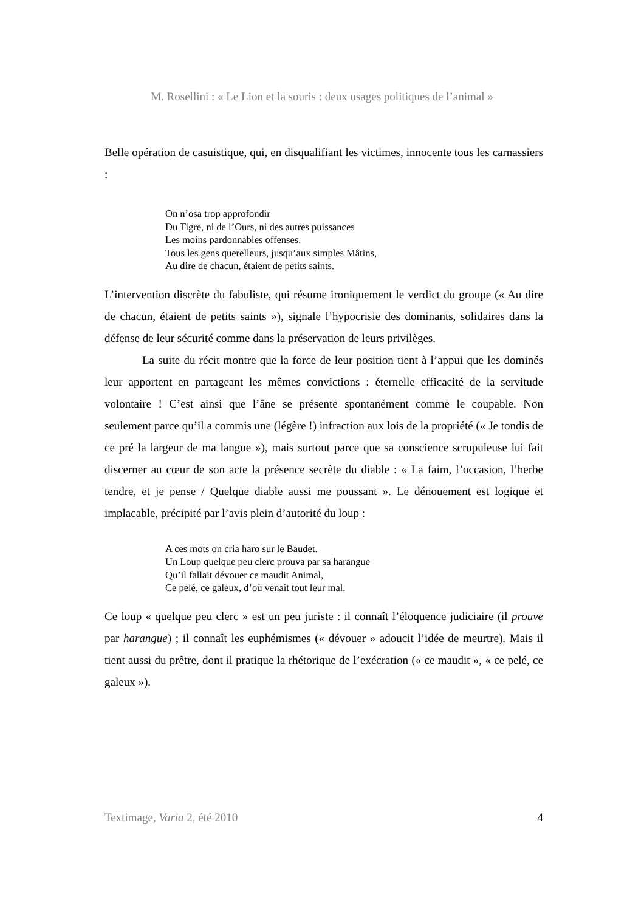M. Rosellini : « Le Lion et la souris : deux usages politiques de l’animal »
Belle opération de casuistique, qui, en disqualifiant les victimes, innocente tous les carnassiers :
On n’osa trop approfondir
Du Tigre, ni de l’Ours, ni des autres puissances
Les moins pardonnables offenses.
Tous les gens querelleurs, jusqu’aux simples Mâtins,
Au dire de chacun, étaient de petits saints.
L’intervention discrète du fabuliste, qui résume ironiquement le verdict du groupe (« Au dire de chacun, étaient de petits saints »), signale l’hypocrisie des dominants, solidaires dans la défense de leur sécurité comme dans la préservation de leurs privilèges.
La suite du récit montre que la force de leur position tient à l’appui que les dominés leur apportent en partageant les mêmes convictions : éternelle efficacité de la servitude volontaire ! C’est ainsi que l’âne se présente spontanément comme le coupable. Non seulement parce qu’il a commis une (légère !) infraction aux lois de la propriété (« Je tondis de ce pré la largeur de ma langue »), mais surtout parce que sa conscience scrupuleuse lui fait discerner au cœur de son acte la présence secrète du diable : « La faim, l’occasion, l’herbe tendre, et je pense / Quelque diable aussi me poussant ». Le dénouement est logique et implacable, précipité par l’avis plein d’autorité du loup :
A ces mots on cria haro sur le Baudet.
Un Loup quelque peu clerc prouva par sa harangue
Qu’il fallait dévouer ce maudit Animal,
Ce pelé, ce galeux, d’où venait tout leur mal.
Ce loup « quelque peu clerc » est un peu juriste : il connaît l’éloquence judiciaire (il prouve par harangue) ; il connaît les euphémismes (« dévouer » adoucit l’idée de meurtre). Mais il tient aussi du prêtre, dont il pratique la rhétorique de l’exécration (« ce maudit », « ce pelé, ce galeux »).
Textimage, Varia 2, été 2010 4